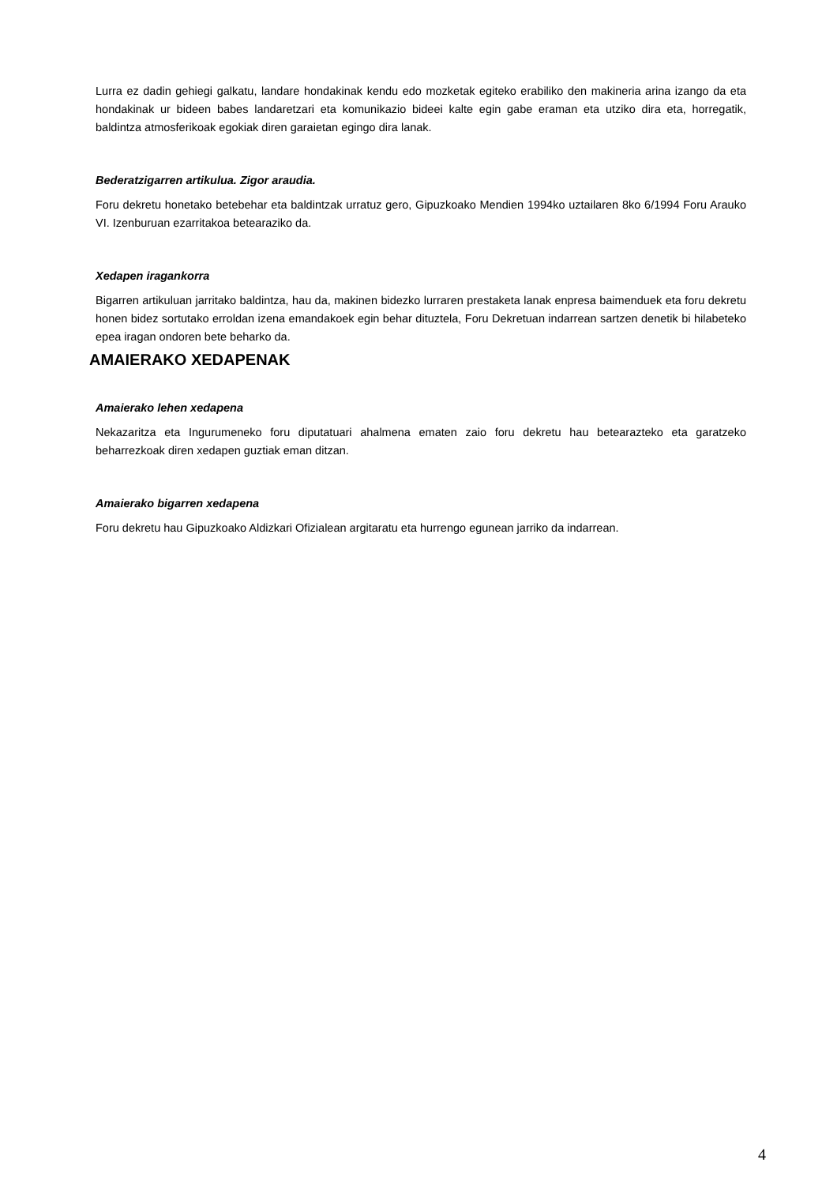Lurra ez dadin gehiegi galkatu, landare hondakinak kendu edo mozketak egiteko erabiliko den makineria arina izango da eta hondakinak ur bideen babes landaretzari eta komunikazio bideei kalte egin gabe eraman eta utziko dira eta, horregatik, baldintza atmosferikoak egokiak diren garaietan egingo dira lanak.
Bederatzigarren artikulua. Zigor araudia.
Foru dekretu honetako betebehar eta baldintzak urratuz gero, Gipuzkoako Mendien 1994ko uztailaren 8ko 6/1994 Foru Arauko VI. Izenburuan ezarritakoa betearaziko da.
Xedapen iragankorra
Bigarren artikuluan jarritako baldintza, hau da, makinen bidezko lurraren prestaketa lanak enpresa baimenduek eta foru dekretu honen bidez sortutako erroldan izena emandakoek egin behar dituztela, Foru Dekretuan indarrean sartzen denetik bi hilabeteko epea iragan ondoren bete beharko da.
AMAIERAKO XEDAPENAK
Amaierako lehen xedapena
Nekazaritza eta Ingurumeneko foru diputatuari ahalmena ematen zaio foru dekretu hau betearazteko eta garatzeko beharrezkoak diren xedapen guztiak eman ditzan.
Amaierako bigarren xedapena
Foru dekretu hau Gipuzkoako Aldizkari Ofizialean argitaratu eta hurrengo egunean jarriko da indarrean.
4